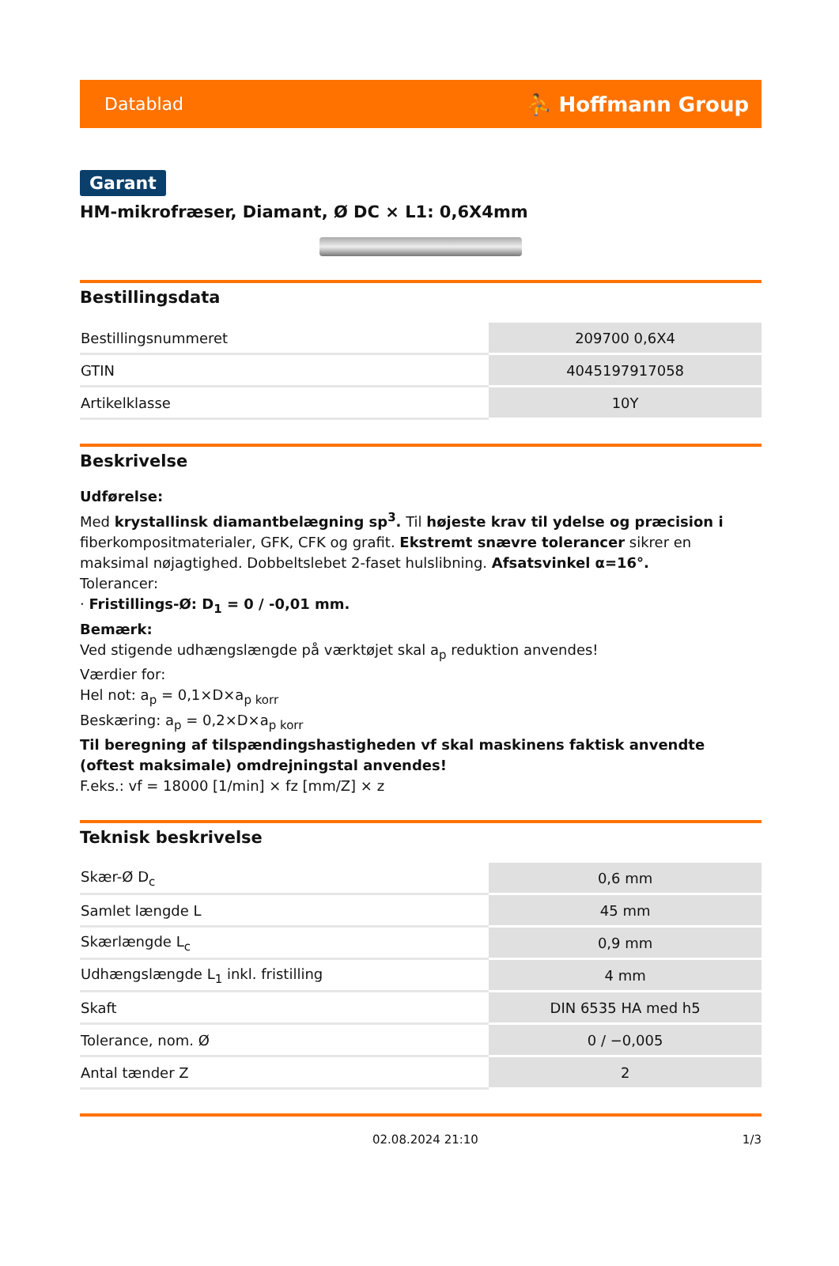Datablad ⛹ Hoffmann Group
Garant
HM-mikrofræser, Diamant, Ø DC × L1: 0,6X4mm
Bestillingsdata
| Bestillingsnummeret | 209700 0,6X4 |
| GTIN | 4045197917058 |
| Artikelklasse | 10Y |
Beskrivelse
Udførelse:
Med krystallinsk diamantbelægning sp<sup>3</sup>. Til højeste krav til ydelse og præcision i fiberkompositmaterialer, GFK, CFK og grafit. Ekstremt snævre tolerancer sikrer en maksimal nøjagtighed. Dobbeltslebet 2-faset hulslibning. Afsatsvinkel α=16°.
Tolerancer:
· Fristillings-Ø: D<sub>1</sub> = 0 / -0,01 mm.
Bemærk:
Ved stigende udhængslængde på værktøjet skal a<sub>p</sub> reduktion anvendes!
Værdier for:
Hel not: a<sub>p</sub> = 0,1×D×a<sub>p korr</sub>
Beskæring: a<sub>p</sub> = 0,2×D×a<sub>p korr</sub>
Til beregning af tilspændingshastigheden vf skal maskinens faktisk anvendte (oftest maksimale) omdrejningstal anvendes!
F.eks.: vf = 18000 [1/min] × fz [mm/Z] × z
Teknisk beskrivelse
| Skær-Ø D<sub>c</sub> | 0,6 mm |
| Samlet længde L | 45 mm |
| Skærlængde L<sub>c</sub> | 0,9 mm |
| Udhængslængde L<sub>1</sub> inkl. fristilling | 4 mm |
| Skaft | DIN 6535 HA med h5 |
| Tolerance, nom. Ø | 0 / −0,005 |
| Antal tænder Z | 2 |
02.08.2024 21:10 1/3